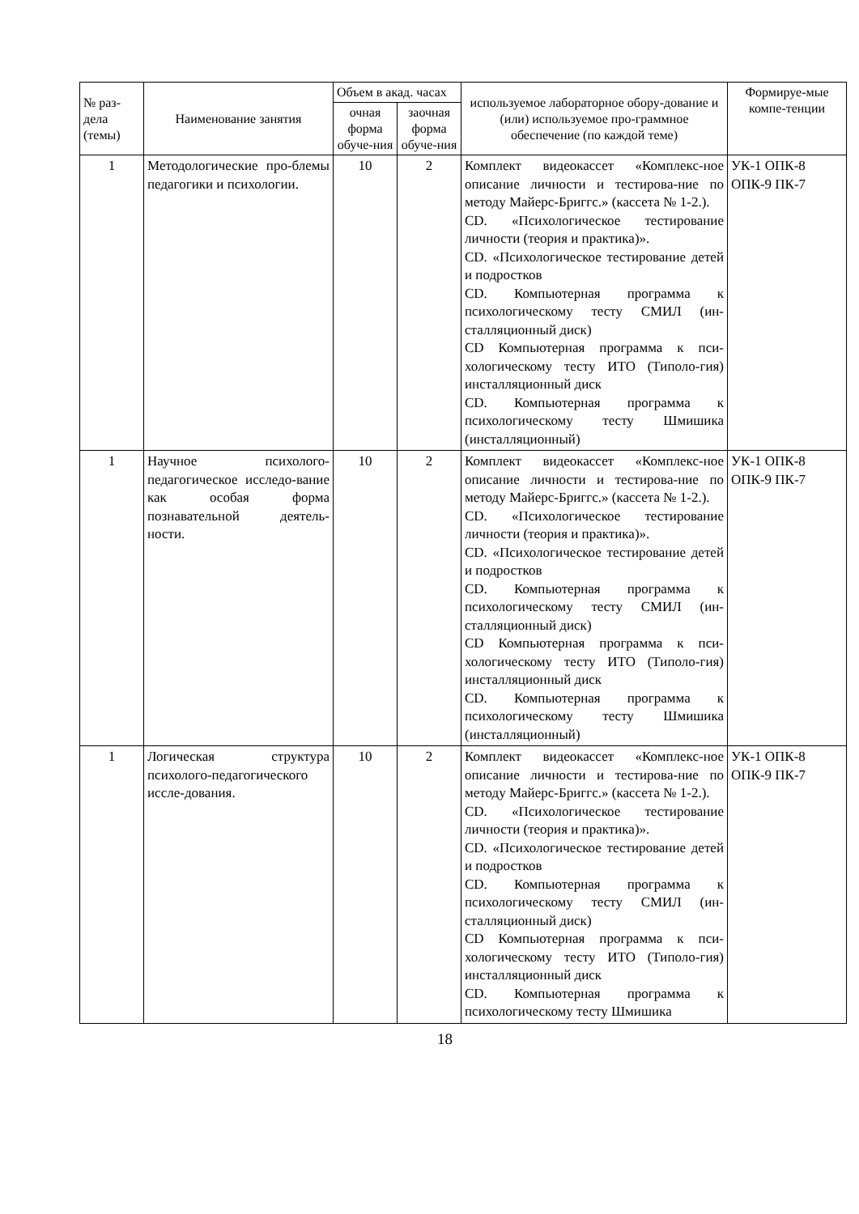| № раз- дела (темы) | Наименование занятия | Объем в акад. часах | | используемое лабораторное обору-дование и (или) используемое про-граммное обеспечение (по каждой теме) | Формируе-мые компе-тенции |
| --- | --- | --- | --- | --- | --- |
| | | очная форма обуче-ния | заочная форма обуче-ния | | |
| 1 | Методологические про-блемы педагогики и психологии. | 10 | 2 | Комплект видеокассет «Комплекс-ное описание личности и тестирова-ние по методу Майерс-Бриггс.» (кассета № 1-2.). CD. «Психологическое тестирование личности (теория и практика)». CD. «Психологическое тестирование детей и подростков CD. Компьютерная программа к психологическому тесту СМИЛ (ин-сталляционный диск) CD Компьютерная программа к пси-хологическому тесту ИТО (Типоло-гия) инсталляционный диск CD. Компьютерная программа к психологическому тесту Шмишика (инсталляционный) | УК-1 ОПК-8 ОПК-9 ПК-7 |
| 1 | Научное психолого-педагогическое исследо-вание как особая форма познавательной деятель-ности. | 10 | 2 | Комплект видеокассет «Комплекс-ное описание личности и тестирова-ние по методу Майерс-Бриггс.» (кассета № 1-2.). CD. «Психологическое тестирование личности (теория и практика)». CD. «Психологическое тестирование детей и подростков CD. Компьютерная программа к психологическому тесту СМИЛ (ин-сталляционный диск) CD Компьютерная программа к пси-хологическому тесту ИТО (Типоло-гия) инсталляционный диск CD. Компьютерная программа к психологическому тесту Шмишика (инсталляционный) | УК-1 ОПК-8 ОПК-9 ПК-7 |
| 1 | Логическая структура психолого-педагогического иссле-дования. | 10 | 2 | Комплект видеокассет «Комплекс-ное описание личности и тестирова-ние по методу Майерс-Бриггс.» (кассета № 1-2.). CD. «Психологическое тестирование личности (теория и практика)». CD. «Психологическое тестирование детей и подростков CD. Компьютерная программа к психологическому тесту СМИЛ (ин-сталляционный диск) CD Компьютерная программа к пси-хологическому тесту ИТО (Типоло-гия) инсталляционный диск CD. Компьютерная программа к психологическому тесту Шмишика | УК-1 ОПК-8 ОПК-9 ПК-7 |
18